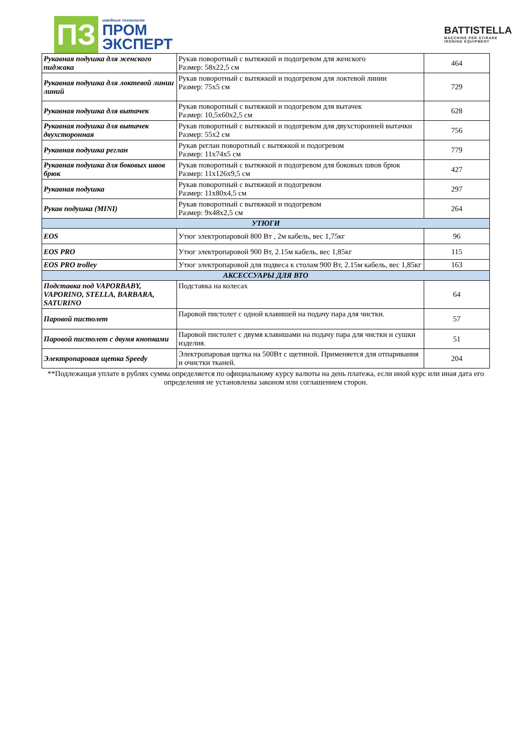ПЗ
швейные технологии
ПРОМ
ЭКСПЕРТ
BATTISTELLA
MACCHINE PER STIRARE
IRONING EQUIPMENT
| Рукавная подушка для женского пиджака | Рукав поворотный с вытяжкой и подогревом для женского Размер: 58х22,5 см | 464 |
| Рукавная подушка для локтевой линии линий | Рукав поворотный с вытяжкой и подогревом для локтевой линии Размер: 75х5 см | 729 |
| Рукавная подушка для вытачек | Рукав поворотный с вытяжкой и подогревом для вытачек Размер: 10,5х60х2,5 см | 628 |
| Рукавная подушка для вытачек двухсторонная | Рукав поворотный с вытяжкой и подогревом для двухсторонней вытачки Размер: 55х2 см | 756 |
| Рукавная подушка реглан | Рукав реглан поворотный с вытяжкой и подогревом Размер: 11х74х5 см | 779 |
| Рукавная подушка для боковых швов брюк | Рукав поворотный с вытяжкой и подогревом для боковых швов брюк Размер: 11х126х9,5 см | 427 |
| Рукавная подушка | Рукав поворотный с вытяжкой и подогревом Размер: 11х80х4,5 см | 297 |
| Рукав подушка (MINI) | Рукав поворотный с вытяжкой и подогревом Размер: 9х48х2,5 см | 264 |
| УТЮГИ | | |
| EOS | Утюг электропаровой 800 Вт , 2м кабель, вес 1,75кг | 96 |
| EOS PRO | Утюг электропаровой 900 Вт, 2.15м кабель, вес 1,85кг | 115 |
| EOS PRO trolley | Утюг электропаровой для подвеса к столам 900 Вт, 2.15м кабель, вес 1,85кг | 163 |
| АКСЕССУАРЫ ДЛЯ ВТО | | |
| Подставка под VAPORBABY, VAPORINO, STELLA, BARBARA, SATURINO | Подставка на колесах | 64 |
| Паровой пистолет | Паровой пистолет с одной клавишей на подачу пара для чистки. | 57 |
| Паровой пистолет с двумя кнопками | Паровой пистолет с двумя клавишами на подачу пара для чистки и сушки изделия. | 51 |
| Электропаровая щетка Speedy | Электропаровая щетка на 500Вт с щетиной. Применяется для отпаривания и очистки тканей. | 204 |
**Подлежащая уплате в рублях сумма определяется по официальному курсу валюты на день платежа, если иной курс или иная дата его определения не установлены законом или соглашением сторон.